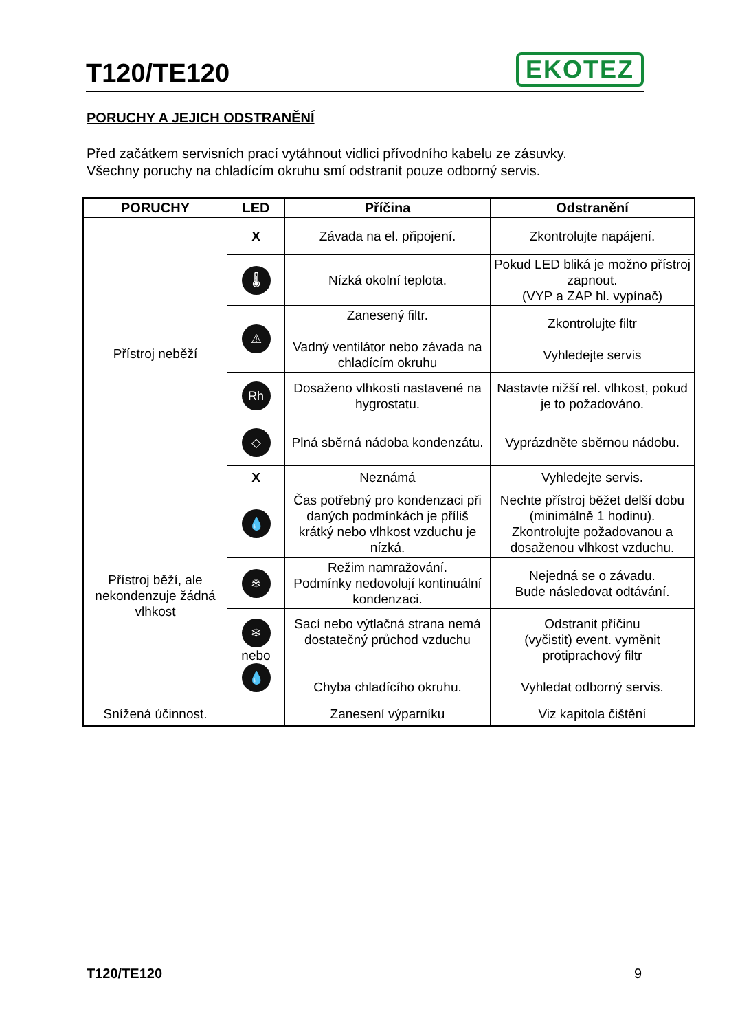T120/TE120
EKOTEZ
PORUCHY A JEJICH ODSTRANĚNÍ
Před začátkem servisních prací vytáhnout vidlici přívodního kabelu ze zásuvky.
Všechny poruchy na chladícím okruhu smí odstranit pouze odborný servis.
| PORUCHY | LED | Příčina | Odstranění |
| --- | --- | --- | --- |
| Přístroj neběží | X | Závada na el. připojení. | Zkontrolujte napájení. |
| | 🌡 | Nízká okolní teplota. | Pokud LED bliká je možno přístroj zapnout. (VYP a ZAP hl. vypínač) |
| | ⚠ | Zanesený filtr. Vadný ventilátor nebo závada na chladícím okruhu | Zkontrolujte filtr Vyhledejte servis |
| | Rh | Dosaženo vlhkosti nastavené na hygrostatu. | Nastavte nižší rel. vlhkost, pokud je to požadováno. |
| | ◇ | Plná sběrná nádoba kondenzátu. | Vyprázdněte sběrnou nádobu. |
| | X | Neznámá | Vyhledejte servis. |
| Přístroj běží, ale nekondenzuje žádná vlhkost | 💧 | Čas potřebný pro kondenzaci při daných podmínkách je příliš krátký nebo vlhkost vzduchu je nízká. | Nechte přístroj běžet delší dobu (minimálně 1 hodinu). Zkontrolujte požadovanou a dosaženou vlhkost vzduchu. |
| | ❄ | Režim namražování. Podmínky nedovolují kontinuální kondenzaci. | Nejedná se o závadu. Bude následovat odtávání. |
| | ❄ nebo 💧 | Sací nebo výtlačná strana nemá dostatečný průchod vzduchu Chyba chladícího okruhu. | Odstranit příčinu (vyčistit) event. vyměnit protiprachový filtr Vyhledat odborný servis. |
| Snížená účinnost. | | Zanesení výparníku | Viz kapitola čištění |
T120/TE120 9